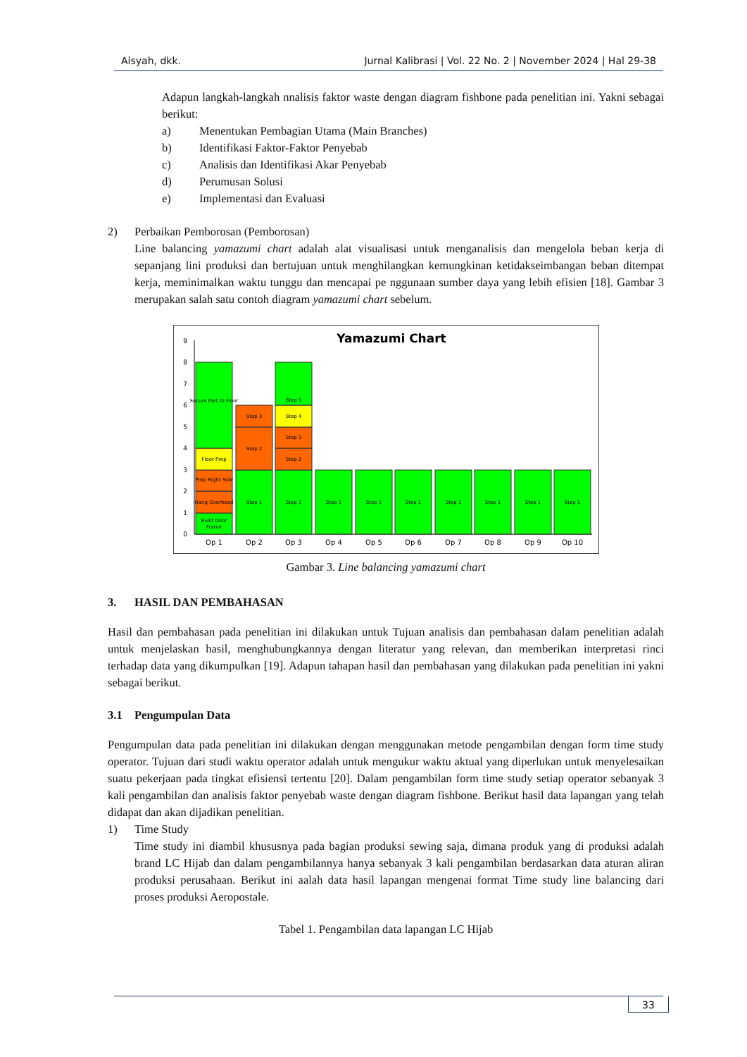Aisyah, dkk. Jurnal Kalibrasi | Vol. 22 No. 2 | November 2024 | Hal 29-38
Adapun langkah-langkah nnalisis faktor waste dengan diagram fishbone pada penelitian ini. Yakni sebagai berikut:
a) Menentukan Pembagian Utama (Main Branches)
b) Identifikasi Faktor-Faktor Penyebab
c) Analisis dan Identifikasi Akar Penyebab
d) Perumusan Solusi
e) Implementasi dan Evaluasi
2) Perbaikan Pemborosan (Pemborosan)
Line balancing yamazumi chart adalah alat visualisasi untuk menganalisis dan mengelola beban kerja di sepanjang lini produksi dan bertujuan untuk menghilangkan kemungkinan ketidakseimbangan beban ditempat kerja, meminimalkan waktu tunggu dan mencapai pe nggunaan sumber daya yang lebih efisien [18]. Gambar 3 merupakan salah satu contoh diagram yamazumi chart sebelum.
Yamazumi Chart
0
1
2
3
4
5
6
7
8
9
Build Door
Frame
Hang Overhead
Prep Right Side
Floor Prep
Secure Part to Floor
Step 1
Step 2
Step 3
Step 1
Step 2
Step 3
Step 4
Step 5
Step 1
Step 1
Step 1
Step 1
Step 1
Step 1
Step 1
Op 1
Op 2
Op 3
Op 4
Op 5
Op 6
Op 7
Op 8
Op 9
Op 10
Gambar 3. Line balancing yamazumi chart
3. HASIL DAN PEMBAHASAN
Hasil dan pembahasan pada penelitian ini dilakukan untuk Tujuan analisis dan pembahasan dalam penelitian adalah untuk menjelaskan hasil, menghubungkannya dengan literatur yang relevan, dan memberikan interpretasi rinci terhadap data yang dikumpulkan [19]. Adapun tahapan hasil dan pembahasan yang dilakukan pada penelitian ini yakni sebagai berikut.
3.1 Pengumpulan Data
Pengumpulan data pada penelitian ini dilakukan dengan menggunakan metode pengambilan dengan form time study operator. Tujuan dari studi waktu operator adalah untuk mengukur waktu aktual yang diperlukan untuk menyelesaikan suatu pekerjaan pada tingkat efisiensi tertentu [20]. Dalam pengambilan form time study setiap operator sebanyak 3 kali pengambilan dan analisis faktor penyebab waste dengan diagram fishbone. Berikut hasil data lapangan yang telah didapat dan akan dijadikan penelitian.
1) Time Study
Time study ini diambil khususnya pada bagian produksi sewing saja, dimana produk yang di produksi adalah brand LC Hijab dan dalam pengambilannya hanya sebanyak 3 kali pengambilan berdasarkan data aturan aliran produksi perusahaan. Berikut ini aalah data hasil lapangan mengenai format Time study line balancing dari proses produksi Aeropostale.
Tabel 1. Pengambilan data lapangan LC Hijab
33